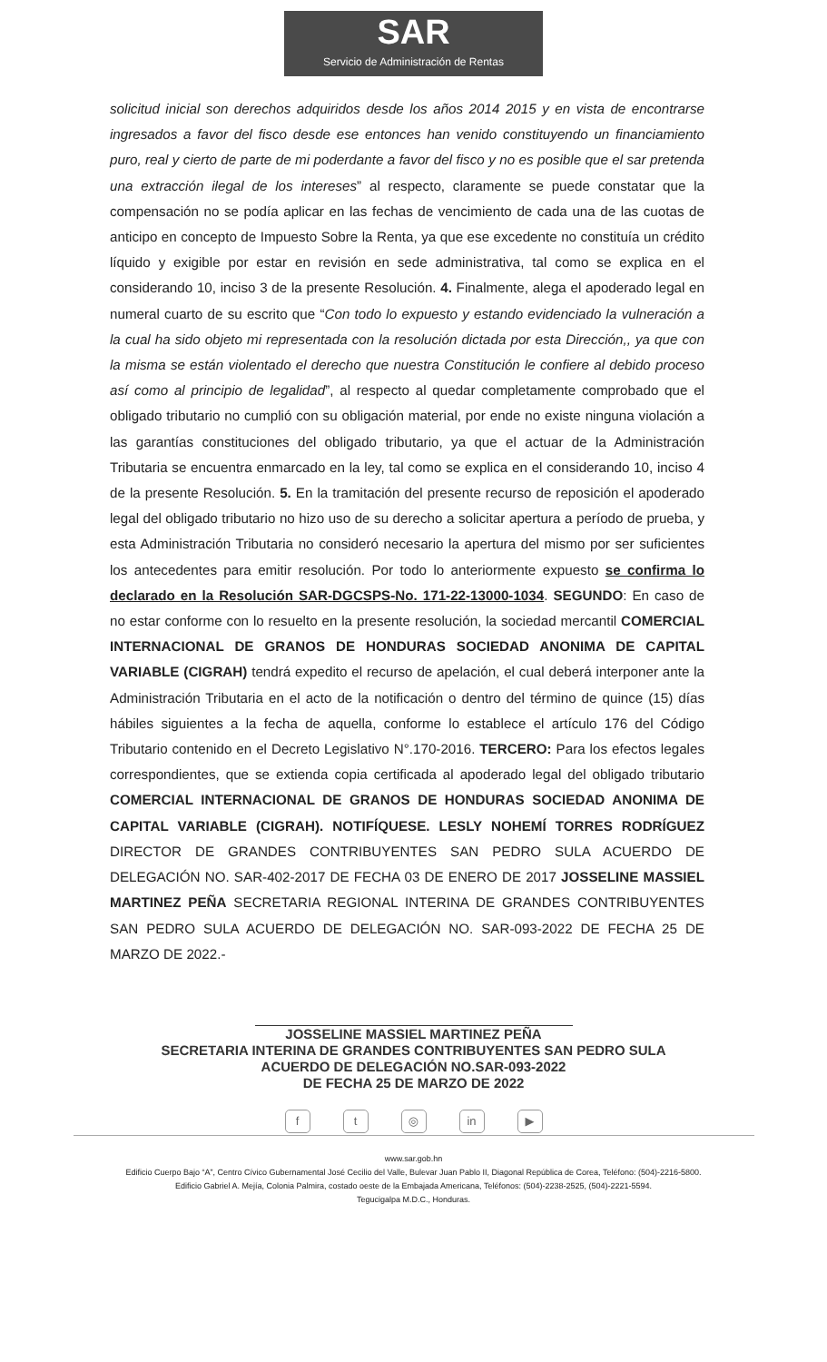SAR
Servicio de Administración de Rentas
solicitud inicial son derechos adquiridos desde los años 2014 2015 y en vista de encontrarse ingresados a favor del fisco desde ese entonces han venido constituyendo un financiamiento puro, real y cierto de parte de mi poderdante a favor del fisco y no es posible que el sar pretenda una extracción ilegal de los intereses” al respecto, claramente se puede constatar que la compensación no se podía aplicar en las fechas de vencimiento de cada una de las cuotas de anticipo en concepto de Impuesto Sobre la Renta, ya que ese excedente no constituía un crédito líquido y exigible por estar en revisión en sede administrativa, tal como se explica en el considerando 10, inciso 3 de la presente Resolución. 4. Finalmente, alega el apoderado legal en numeral cuarto de su escrito que “Con todo lo expuesto y estando evidenciado la vulneración a la cual ha sido objeto mi representada con la resolución dictada por esta Dirección,, ya que con la misma se están violentado el derecho que nuestra Constitución le confiere al debido proceso así como al principio de legalidad”, al respecto al quedar completamente comprobado que el obligado tributario no cumplió con su obligación material, por ende no existe ninguna violación a las garantías constituciones del obligado tributario, ya que el actuar de la Administración Tributaria se encuentra enmarcado en la ley, tal como se explica en el considerando 10, inciso 4 de la presente Resolución. 5. En la tramitación del presente recurso de reposición el apoderado legal del obligado tributario no hizo uso de su derecho a solicitar apertura a período de prueba, y esta Administración Tributaria no consideró necesario la apertura del mismo por ser suficientes los antecedentes para emitir resolución. Por todo lo anteriormente expuesto se confirma lo declarado en la Resolución SAR-DGCSPS-No. 171-22-13000-1034. SEGUNDO: En caso de no estar conforme con lo resuelto en la presente resolución, la sociedad mercantil COMERCIAL INTERNACIONAL DE GRANOS DE HONDURAS SOCIEDAD ANONIMA DE CAPITAL VARIABLE (CIGRAH) tendrá expedito el recurso de apelación, el cual deberá interponer ante la Administración Tributaria en el acto de la notificación o dentro del término de quince (15) días hábiles siguientes a la fecha de aquella, conforme lo establece el artículo 176 del Código Tributario contenido en el Decreto Legislativo N°.170-2016. TERCERO: Para los efectos legales correspondientes, que se extienda copia certificada al apoderado legal del obligado tributario COMERCIAL INTERNACIONAL DE GRANOS DE HONDURAS SOCIEDAD ANONIMA DE CAPITAL VARIABLE (CIGRAH). NOTIFÍQUESE. LESLY NOHEMÍ TORRES RODRÍGUEZ DIRECTOR DE GRANDES CONTRIBUYENTES SAN PEDRO SULA ACUERDO DE DELEGACIÓN NO. SAR-402-2017 DE FECHA 03 DE ENERO DE 2017 JOSSELINE MASSIEL MARTINEZ PEÑA SECRETARIA REGIONAL INTERINA DE GRANDES CONTRIBUYENTES SAN PEDRO SULA ACUERDO DE DELEGACIÓN NO. SAR-093-2022 DE FECHA 25 DE MARZO DE 2022.-
JOSSELINE MASSIEL MARTINEZ PEÑA
SECRETARIA INTERINA DE GRANDES CONTRIBUYENTES SAN PEDRO SULA
ACUERDO DE DELEGACIÓN NO.SAR-093-2022
DE FECHA 25 DE MARZO DE 2022
f t ◎ in ▶
www.sar.gob.hn
Edificio Cuerpo Bajo “A”, Centro Cívico Gubernamental José Cecilio del Valle, Bulevar Juan Pablo II, Diagonal República de Corea, Teléfono: (504)-2216-5800.
Edificio Gabriel A. Mejía, Colonia Palmira, costado oeste de la Embajada Americana, Teléfonos: (504)-2238-2525, (504)-2221-5594.
Tegucigalpa M.D.C., Honduras.